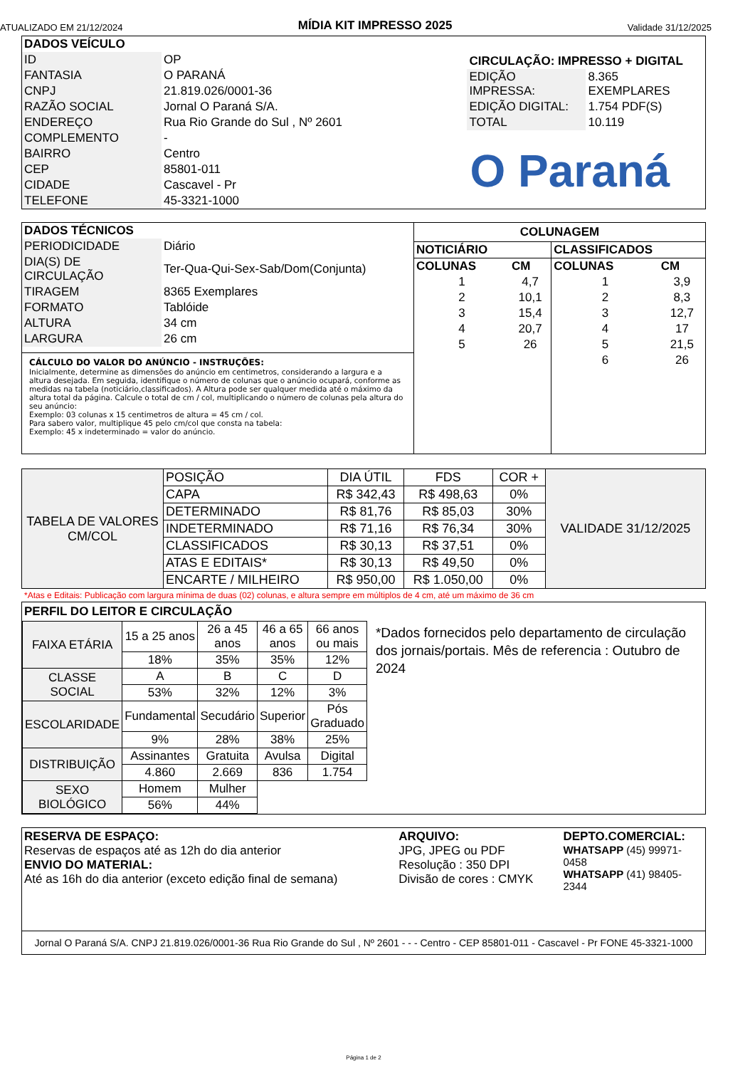ATUALIZADO EM 21/12/2024 MÍDIA KIT IMPRESSO 2025 Validade 31/12/2025
| DADOS VEÍCULO | |
| ID | OP |
| FANTASIA | O PARANÁ |
| CNPJ | 21.819.026/0001-36 |
| RAZÃO SOCIAL | Jornal O Paraná S/A. |
| ENDEREÇO | Rua Rio Grande do Sul , Nº 2601 |
| COMPLEMENTO | - |
| BAIRRO | Centro |
| CEP | 85801-011 |
| CIDADE | Cascavel - Pr |
| TELEFONE | 45-3321-1000 |
| CIRCULAÇÃO: IMPRESSO + DIGITAL | |
| EDIÇÃO IMPRESSA: | 8.365 EXEMPLARES |
| EDIÇÃO DIGITAL: | 1.754 PDF(S) |
| TOTAL | 10.119 |
O Paraná
| DADOS TÉCNICOS | |
| PERIODICIDADE | Diário |
| DIA(S) DE CIRCULAÇÃO | Ter-Qua-Qui-Sex-Sab/Dom(Conjunta) |
| TIRAGEM | 8365 Exemplares |
| FORMATO | Tablóide |
| ALTURA | 34 cm |
| LARGURA | 26 cm |
CÁLCULO DO VALOR DO ANÚNCIO - INSTRUÇÕES:
Inicialmente, determine as dimensões do anúncio em centimetros, considerando a largura e a altura desejada. Em seguida, identifique o número de colunas que o anúncio ocupará, conforme as medidas na tabela (noticiário,classificados). A Altura pode ser qualquer medida até o máximo da altura total da página. Calcule o total de cm / col, multiplicando o número de colunas pela altura do seu anúncio:
Exemplo: 03 colunas x 15 centimetros de altura = 45 cm / col.
Para sabero valor, multiplique 45 pelo cm/col que consta na tabela:
Exemplo: 45 x indeterminado = valor do anúncio.
COLUNAGEM
| NOTICIÁRIO | | CLASSIFICADOS | |
| --- | --- | --- | --- |
| COLUNAS | CM | COLUNAS | CM |
| 1 | 4,7 | 1 | 3,9 |
| 2 | 10,1 | 2 | 8,3 |
| 3 | 15,4 | 3 | 12,7 |
| 4 | 20,7 | 4 | 17 |
| 5 | 26 | 5 | 21,5 |
| | | 6 | 26 |
| TABELA DE VALORES CM/COL | POSIÇÃO | DIA ÚTIL | FDS | COR + | VALIDADE 31/12/2025 |
| | CAPA | R$ 342,43 | R$ 498,63 | 0% | |
| | DETERMINADO | R$ 81,76 | R$ 85,03 | 30% | |
| | INDETERMINADO | R$ 71,16 | R$ 76,34 | 30% | |
| | CLASSIFICADOS | R$ 30,13 | R$ 37,51 | 0% | |
| | ATAS E EDITAIS* | R$ 30,13 | R$ 49,50 | 0% | |
| | ENCARTE / MILHEIRO | R$ 950,00 | R$ 1.050,00 | 0% | |
*Atas e Editais: Publicação com largura mínima de duas (02) colunas, e altura sempre em múltiplos de 4 cm, até um máximo de 36 cm
PERFIL DO LEITOR E CIRCULAÇÃO
| FAIXA ETÁRIA | 15 a 25 anos | 26 a 45 anos | 46 a 65 anos | 66 anos ou mais |
| | 18% | 35% | 35% | 12% |
| CLASSE SOCIAL | A | B | C | D |
| | 53% | 32% | 12% | 3% |
| ESCOLARIDADE | Fundamental | Secudário | Superior | Pós Graduado |
| | 9% | 28% | 38% | 25% |
| DISTRIBUIÇÃO | Assinantes | Gratuita | Avulsa | Digital |
| | 4.860 | 2.669 | 836 | 1.754 |
| SEXO BIOLÓGICO | Homem | Mulher | | |
| | 56% | 44% | | |
*Dados fornecidos pelo departamento de circulação dos jornais/portais. Mês de referencia : Outubro de 2024
RESERVA DE ESPAÇO:
Reservas de espaços até as 12h do dia anterior
ENVIO DO MATERIAL:
Até as 16h do dia anterior (exceto edição final de semana)
ARQUIVO:
JPG, JPEG ou PDF
Resolução : 350 DPI
Divisão de cores : CMYK
DEPTO.COMERCIAL:
WHATSAPP (45) 99971-0458
WHATSAPP (41) 98405-2344
Jornal O Paraná S/A. CNPJ 21.819.026/0001-36 Rua Rio Grande do Sul , Nº 2601 - - - Centro - CEP 85801-011 - Cascavel - Pr FONE 45-3321-1000
Página 1 de 2